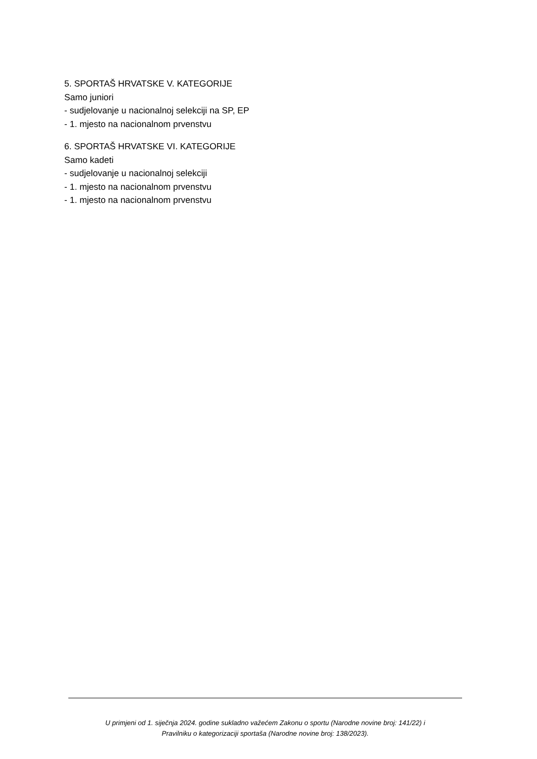5. SPORTAŠ HRVATSKE V. KATEGORIJE
Samo juniori
- sudjelovanje u nacionalnoj selekciji na SP, EP
- 1. mjesto na nacionalnom prvenstvu
6. SPORTAŠ HRVATSKE VI. KATEGORIJE
Samo kadeti
- sudjelovanje u nacionalnoj selekciji
- 1. mjesto na nacionalnom prvenstvu
- 1. mjesto na nacionalnom prvenstvu
U primjeni od 1. siječnja 2024. godine sukladno važećem Zakonu o sportu (Narodne novine broj: 141/22) i
Pravilniku o kategorizaciji sportaša (Narodne novine broj: 138/2023).